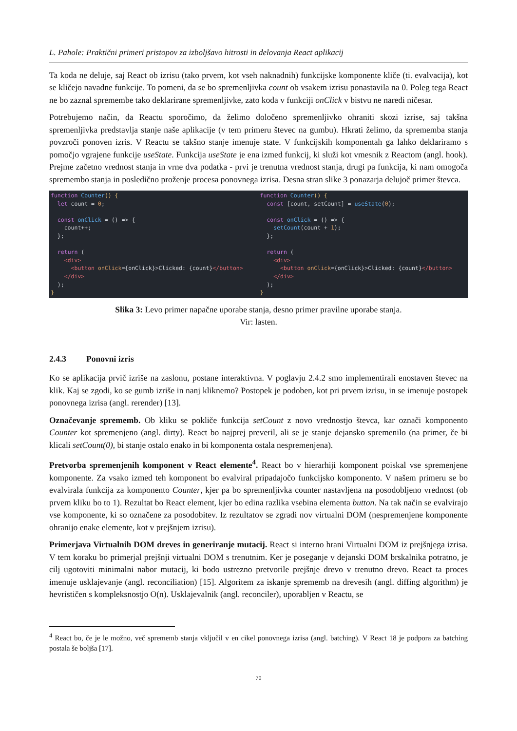L. Pahole: Praktični primeri pristopov za izboljšavo hitrosti in delovanja React aplikacij
Ta koda ne deluje, saj React ob izrisu (tako prvem, kot vseh naknadnih) funkcijske komponente kliče (ti. evalvacija), kot se kličejo navadne funkcije. To pomeni, da se bo spremenljivka count ob vsakem izrisu ponastavila na 0. Poleg tega React ne bo zaznal spremembe tako deklarirane spremenljivke, zato koda v funkciji onClick v bistvu ne naredi ničesar.
Potrebujemo način, da Reactu sporočimo, da želimo določeno spremenljivko ohraniti skozi izrise, saj takšna spremenljivka predstavlja stanje naše aplikacije (v tem primeru števec na gumbu). Hkrati želimo, da sprememba stanja povzroči ponoven izris. V Reactu se takšno stanje imenuje state. V funkcijskih komponentah ga lahko deklariramo s pomočjo vgrajene funkcije useState. Funkcija useState je ena izmed funkcij, ki služi kot vmesnik z Reactom (angl. hook). Prejme začetno vrednost stanja in vrne dva podatka - prvi je trenutna vrednost stanja, drugi pa funkcija, ki nam omogoča spremembo stanja in posledično proženje procesa ponovnega izrisa. Desna stran slike 3 ponazarja delujoč primer števca.
function Counter() {
  let count = 0;

  const onClick = () => {
    count++;
  };

  return (
    <div>
      <button onClick={onClick}>Clicked: {count}</button>
    </div>
  );
}
function Counter() {
  const [count, setCount] = useState(0);

  const onClick = () => {
    setCount(count + 1);
  };

  return (
    <div>
      <button onClick={onClick}>Clicked: {count}</button>
    </div>
  );
}
Slika 3: Levo primer napačne uporabe stanja, desno primer pravilne uporabe stanja.
Vir: lasten.
2.4.3 Ponovni izris
Ko se aplikacija prvič izriše na zaslonu, postane interaktivna. V poglavju 2.4.2 smo implementirali enostaven števec na klik. Kaj se zgodi, ko se gumb izriše in nanj kliknemo? Postopek je podoben, kot pri prvem izrisu, in se imenuje postopek ponovnega izrisa (angl. rerender) [13].
Označevanje sprememb. Ob kliku se pokliče funkcija setCount z novo vrednostjo števca, kar označi komponento Counter kot spremenjeno (angl. dirty). React bo najprej preveril, ali se je stanje dejansko spremenilo (na primer, če bi klicali setCount(0), bi stanje ostalo enako in bi komponenta ostala nespremenjena).
Pretvorba spremenjenih komponent v React elemente<sup>4</sup>. React bo v hierarhiji komponent poiskal vse spremenjene komponente. Za vsako izmed teh komponent bo evalviral pripadajočo funkcijsko komponento. V našem primeru se bo evalvirala funkcija za komponento Counter, kjer pa bo spremenljivka counter nastavljena na posodobljeno vrednost (ob prvem kliku bo to 1). Rezultat bo React element, kjer bo edina razlika vsebina elementa button. Na tak način se evalvirajo vse komponente, ki so označene za posodobitev. Iz rezultatov se zgradi nov virtualni DOM (nespremenjene komponente ohranijo enake elemente, kot v prejšnjem izrisu).
Primerjava Virtualnih DOM dreves in generiranje mutacij. React si interno hrani Virtualni DOM iz prejšnjega izrisa. V tem koraku bo primerjal prejšnji virtualni DOM s trenutnim. Ker je poseganje v dejanski DOM brskalnika potratno, je cilj ugotoviti minimalni nabor mutacij, ki bodo ustrezno pretvorile prejšnje drevo v trenutno drevo. React ta proces imenuje usklajevanje (angl. reconciliation) [15]. Algoritem za iskanje sprememb na drevesih (angl. diffing algorithm) je hevrističen s kompleksnostjo O(n). Usklajevalnik (angl. reconciler), uporabljen v Reactu, se
<sup>4</sup> React bo, če je le možno, več sprememb stanja vključil v en cikel ponovnega izrisa (angl. batching). V React 18 je podpora za batching postala še boljša [17].
70